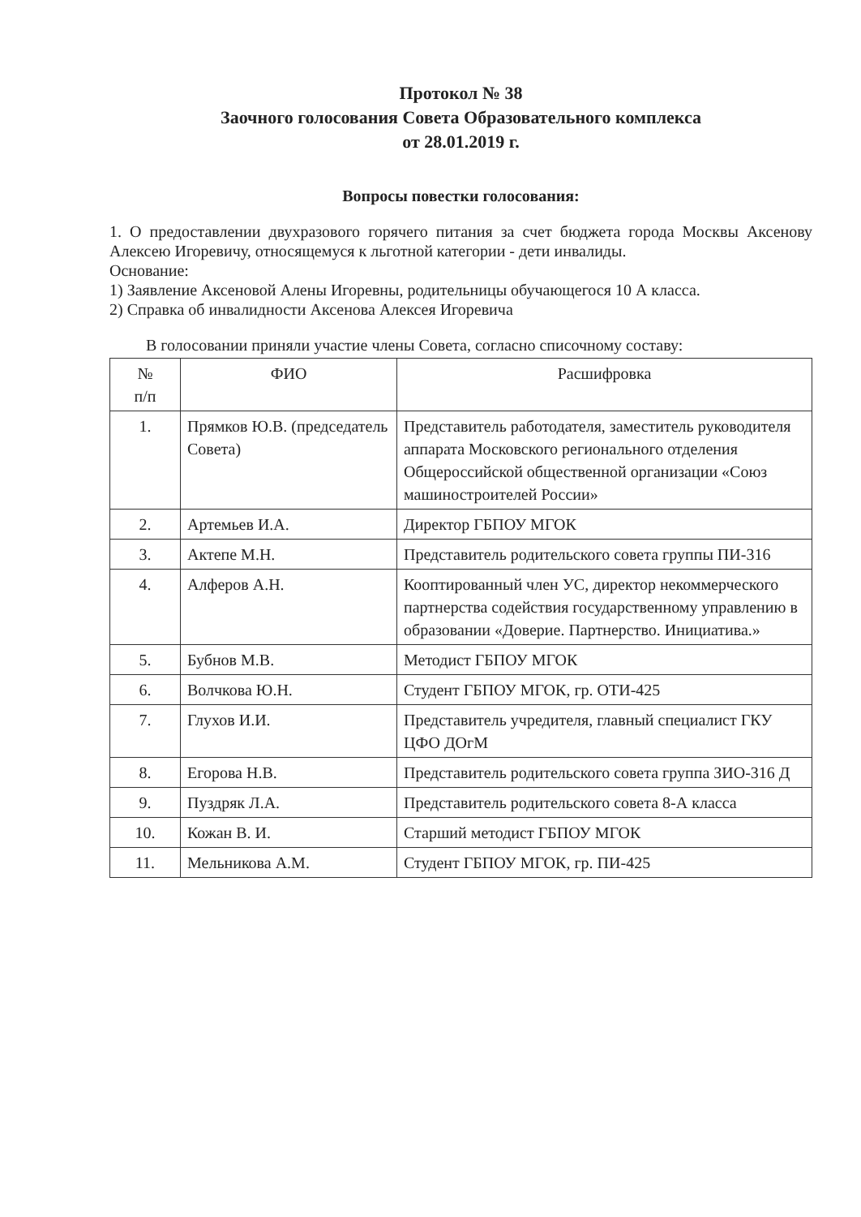Протокол № 38
Заочного голосования Совета Образовательного комплекса
от 28.01.2019 г.
Вопросы повестки голосования:
1. О предоставлении двухразового горячего питания за счет бюджета города Москвы Аксенову Алексею Игоревичу, относящемуся к льготной категории - дети инвалиды.
Основание:
1) Заявление Аксеновой Алены Игоревны, родительницы обучающегося 10 А класса.
2) Справка об инвалидности Аксенова Алексея Игоревича
В голосовании приняли участие члены Совета, согласно списочному составу:
| № п/п | ФИО | Расшифровка |
| --- | --- | --- |
| 1. | Прямков Ю.В. (председатель Совета) | Представитель работодателя, заместитель руководителя аппарата Московского регионального отделения Общероссийской общественной организации «Союз машиностроителей России» |
| 2. | Артемьев И.А. | Директор ГБПОУ МГОК |
| 3. | Актепе М.Н. | Представитель родительского совета группы ПИ-316 |
| 4. | Алферов А.Н. | Кооптированный член УС, директор некоммерческого партнерства содействия государственному управлению в образовании «Доверие. Партнерство. Инициатива.» |
| 5. | Бубнов М.В. | Методист ГБПОУ МГОК |
| 6. | Волчкова Ю.Н. | Студент ГБПОУ МГОК, гр. ОТИ-425 |
| 7. | Глухов И.И. | Представитель учредителя, главный специалист ГКУ ЦФО ДОгМ |
| 8. | Егорова Н.В. | Представитель родительского совета группа ЗИО-316 Д |
| 9. | Пуздряк Л.А. | Представитель родительского совета 8-А класса |
| 10. | Кожан В. И. | Старший методист ГБПОУ МГОК |
| 11. | Мельникова А.М. | Студент ГБПОУ МГОК, гр. ПИ-425 |